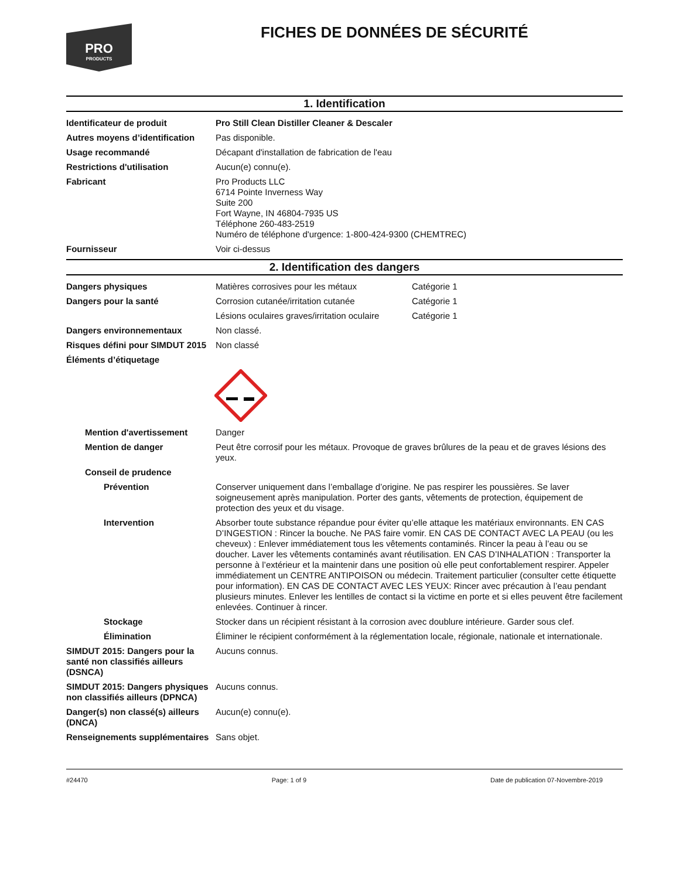PRO
PRODUCTS
FICHES DE DONNÉES DE SÉCURITÉ
1. Identification
Identificateur de produit Pro Still Clean Distiller Cleaner & Descaler
Autres moyens d’identification
Pas disponible.
Usage recommandé Décapant d'installation de fabrication de l'eau
Restrictions d'utilisation Aucun(e) connu(e).
Fabricant Pro Products LLC
6714 Pointe Inverness Way
Suite 200
Fort Wayne, IN 46804-7935 US
Téléphone 260-483-2519
Numéro de téléphone d'urgence: 1-800-424-9300 (CHEMTREC)
Fournisseur Voir ci-dessus
2. Identification des dangers
Dangers physiques Matières corrosives pour les métaux Catégorie 1
Dangers pour la santé Corrosion cutanée/irritation cutanée Catégorie 1
Lésions oculaires graves/irritation oculaire
Catégorie 1
Dangers environnementaux Non classé.
Risques défini pour SIMDUT 2015
Non classé
Éléments d’étiquetage
Mention d'avertissement Danger
Mention de danger Peut être corrosif pour les métaux. Provoque de graves brûlures de la peau et de graves lésions des yeux.
Conseil de prudence
Prévention Conserver uniquement dans l’emballage d’origine. Ne pas respirer les poussières. Se laver soigneusement après manipulation. Porter des gants, vêtements de protection, équipement de protection des yeux et du visage.
Intervention Absorber toute substance répandue pour éviter qu’elle attaque les matériaux environnants. EN CAS D’INGESTION : Rincer la bouche. Ne PAS faire vomir. EN CAS DE CONTACT AVEC LA PEAU (ou les cheveux) : Enlever immédiatement tous les vêtements contaminés. Rincer la peau à l’eau ou se doucher. Laver les vêtements contaminés avant réutilisation. EN CAS D’INHALATION : Transporter la personne à l’extérieur et la maintenir dans une position où elle peut confortablement respirer. Appeler immédiatement un CENTRE ANTIPOISON ou médecin. Traitement particulier (consulter cette étiquette pour information). EN CAS DE CONTACT AVEC LES YEUX: Rincer avec précaution à l’eau pendant plusieurs minutes. Enlever les lentilles de contact si la victime en porte et si elles peuvent être facilement enlevées. Continuer à rincer.
Stockage Stocker dans un récipient résistant à la corrosion avec doublure intérieure. Garder sous clef.
Élimination Éliminer le récipient conformément à la réglementation locale, régionale, nationale et internationale.
SIMDUT 2015: Dangers pour la santé non classifiés ailleurs (DSNCA)
Aucuns connus.
SIMDUT 2015: Dangers physiques non classifiés ailleurs (DPNCA)
Aucuns connus.
Danger(s) non classé(s) ailleurs (DNCA)
Aucun(e) connu(e).
Renseignements supplémentaires
Sans objet.
#24470 Page: 1 of 9 Date de publication 07-Novembre-2019